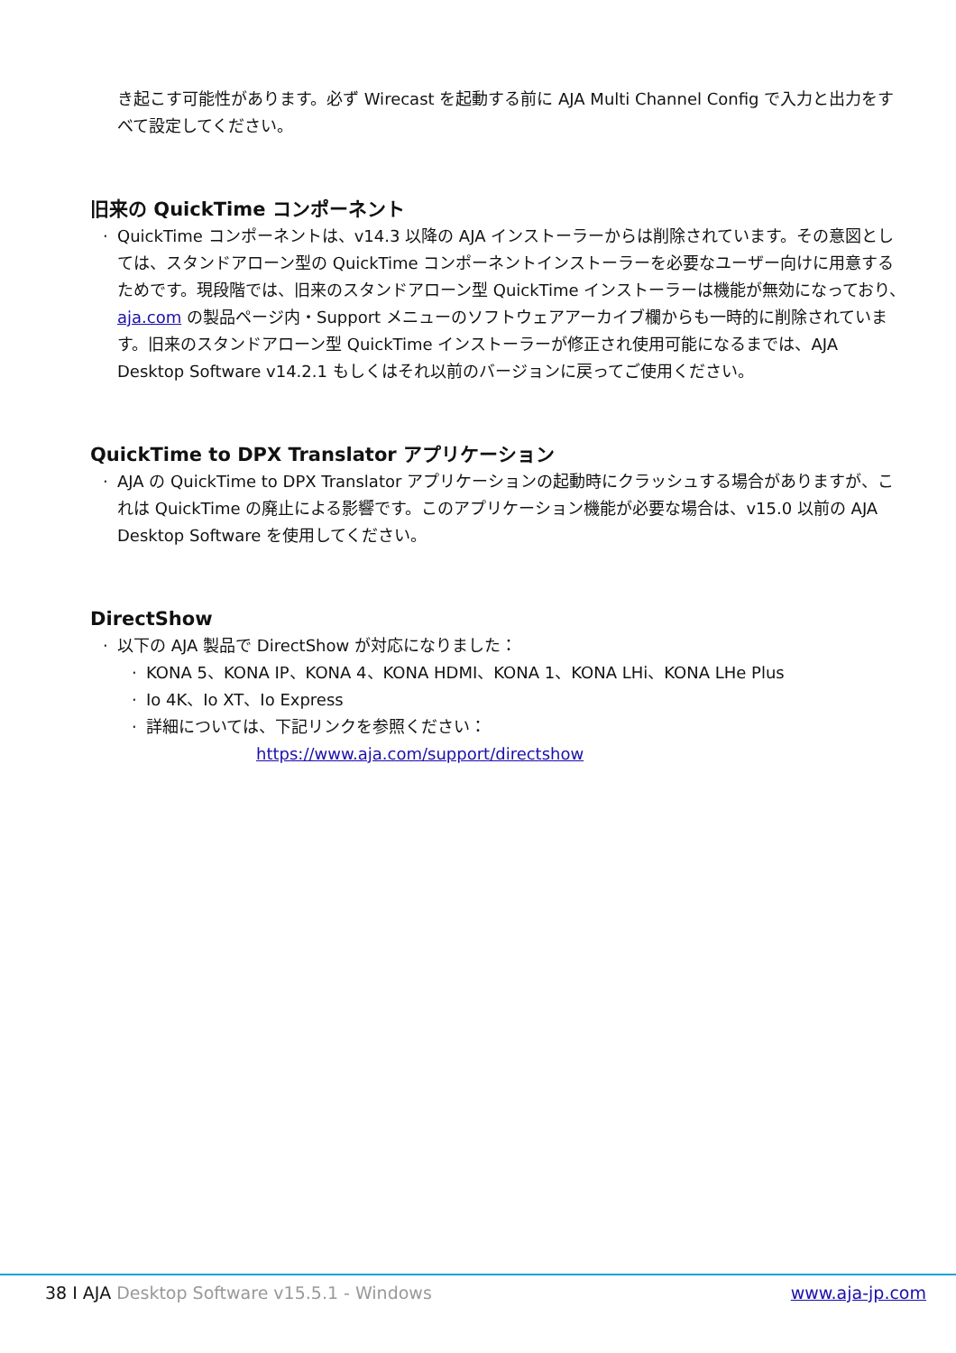き起こす可能性があります。必ず Wirecast を起動する前に AJA Multi Channel Config で入力と出力をすべて設定してください。
旧来の QuickTime コンポーネント
· QuickTime コンポーネントは、v14.3 以降の AJA インストーラーからは削除されています。その意図としては、スタンドアローン型の QuickTime コンポーネントインストーラーを必要なユーザー向けに用意するためです。現段階では、旧来のスタンドアローン型 QuickTime インストーラーは機能が無効になっており、aja.com の製品ページ内・Support メニューのソフトウェアアーカイブ欄からも一時的に削除されています。旧来のスタンドアローン型 QuickTime インストーラーが修正され使用可能になるまでは、AJA Desktop Software v14.2.1 もしくはそれ以前のバージョンに戻ってご使用ください。
QuickTime to DPX Translator アプリケーション
· AJA の QuickTime to DPX Translator アプリケーションの起動時にクラッシュする場合がありますが、これは QuickTime の廃止による影響です。このアプリケーション機能が必要な場合は、v15.0 以前の AJA Desktop Software を使用してください。
DirectShow
· 以下の AJA 製品で DirectShow が対応になりました：
· KONA 5、KONA IP、KONA 4、KONA HDMI、KONA 1、KONA LHi、KONA LHe Plus
· Io 4K、Io XT、Io Express
· 詳細については、下記リンクを参照ください：
https://www.aja.com/support/directshow
38 I AJA Desktop Software v15.5.1 - Windows www.aja-jp.com